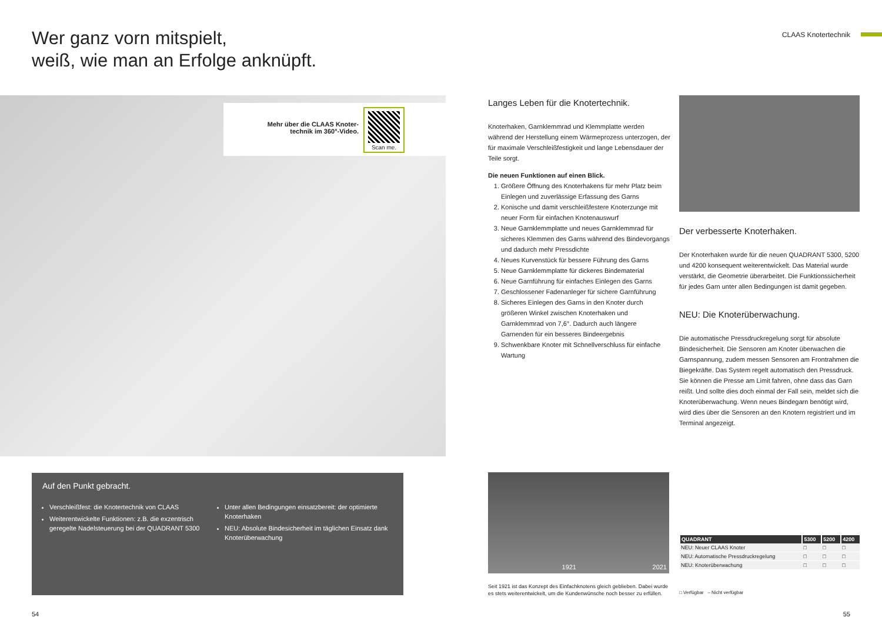Wer ganz vorn mitspielt,
weiß, wie man an Erfolge anknüpft.
CLAAS Knotertechnik
Mehr über die CLAAS Knoter-technik im 360°-Video.
Scan me.
Auf den Punkt gebracht.
Verschleißfest: die Knotertechnik von CLAAS
Weiterentwickelte Funktionen: z.B. die exzentrisch geregelte Nadelsteuerung bei der QUADRANT 5300
Unter allen Bedingungen einsatzbereit: der optimierte Knoterhaken
NEU: Absolute Bindesicherheit im täglichen Einsatz dank Knoterüberwachung
Langes Leben für die Knotertechnik.
Knoterhaken, Garnklemmrad und Klemmplatte werden während der Herstellung einem Wärmeprozess unterzogen, der für maximale Verschleißfestigkeit und lange Lebensdauer der Teile sorgt.
Die neuen Funktionen auf einen Blick.
1. Größere Öffnung des Knoterhakens für mehr Platz beim Einlegen und zuverlässige Erfassung des Garns
2. Konische und damit verschleißfestere Knoterzunge mit neuer Form für einfachen Knotenauswurf
3. Neue Garnklemmplatte und neues Garnklemmrad für sicheres Klemmen des Garns während des Bindevorgangs und dadurch mehr Pressdichte
4. Neues Kurvenstück für bessere Führung des Garns
5. Neue Garnklemmplatte für dickeres Bindematerial
6. Neue Garnführung für einfaches Einlegen des Garns
7. Geschlossener Fadenanleger für sichere Garnführung
8. Sicheres Einlegen des Garns in den Knoter durch größeren Winkel zwischen Knoterhaken und Garnklemmrad von 7,6°. Dadurch auch längere Garnenden für ein besseres Bindeergebnis
9. Schwenkbare Knoter mit Schnellverschluss für einfache Wartung
Der verbesserte Knoterhaken.
Der Knoterhaken wurde für die neuen QUADRANT 5300, 5200 und 4200 konsequent weiterentwickelt. Das Material wurde verstärkt, die Geometrie überarbeitet. Die Funktionssicherheit für jedes Garn unter allen Bedingungen ist damit gegeben.
NEU: Die Knoterüberwachung.
Die automatische Pressdruckregelung sorgt für absolute Bindesicherheit. Die Sensoren am Knoter überwachen die Garnspannung, zudem messen Sensoren am Frontrahmen die Biegekräfte. Das System regelt automatisch den Pressdruck. Sie können die Presse am Limit fahren, ohne dass das Garn reißt. Und sollte dies doch einmal der Fall sein, meldet sich die Knoterüberwachung. Wenn neues Bindegarn benötigt wird, wird dies über die Sensoren an den Knotern registriert und im Terminal angezeigt.
1921 2021
Seit 1921 ist das Konzept des Einfachknotens gleich geblieben. Dabei wurde es stets weiterentwickelt, um die Kundenwünsche noch besser zu erfüllen.
| QUADRANT | 5300 | 5200 | 4200 |
| --- | --- | --- | --- |
| NEU: Neuer CLAAS Knoter | □ | □ | □ |
| NEU: Automatische Pressdruckregelung | □ | □ | □ |
| NEU: Knoterüberwachung | □ | □ | □ |
□ Verfügbar – Nicht verfügbar
54 55